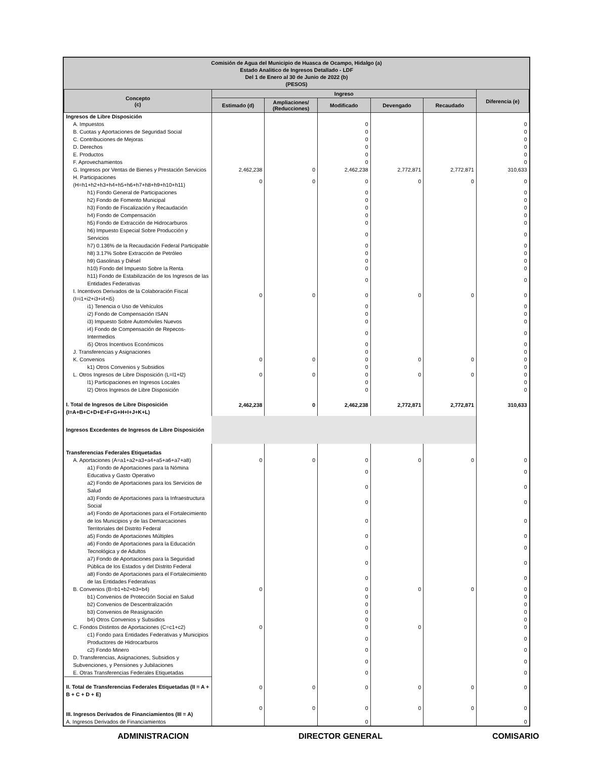Comisión de Agua del Municipio de Huasca de Ocampo, Hidalgo (a)
Estado Analitico de Ingresos Detallado - LDF
Del 1 de Enero al 30 de Junio de 2022 (b)
(PESOS)
| Concepto (c) | Ingreso | | | | | Diferencia (e) |
| --- | --- | --- | --- | --- | --- | --- |
| | Estimado (d) | Ampliaciones/ (Reducciones) | Modificado | Devengado | Recaudado | |
| Ingresos de Libre Disposición | | | | | | |
| A. Impuestos | | | 0 | | | 0 |
| B. Cuotas y Aportaciones de Seguridad Social | | | 0 | | | 0 |
| C. Contribuciones de Mejoras | | | 0 | | | 0 |
| D. Derechos | | | 0 | | | 0 |
| E. Productos | | | 0 | | | 0 |
| F. Aprovechamientos | | | 0 | | | 0 |
| G. Ingresos por Ventas de Bienes y Prestación Servicios | 2,462,238 | 0 | 2,462,238 | 2,772,871 | 2,772,871 | 310,633 |
| H. Participaciones (H=h1+h2+h3+h4+h5+h6+h7+h8+h9+h10+h11) | 0 | 0 | 0 | 0 | 0 | 0 |
| h1) Fondo General de Participaciones | | | 0 | | | 0 |
| h2) Fondo de Fomento Municipal | | | 0 | | | 0 |
| h3) Fondo de Fiscalización y Recaudación | | | 0 | | | 0 |
| h4) Fondo de Compensación | | | 0 | | | 0 |
| h5) Fondo de Extracción de Hidrocarburos | | | 0 | | | 0 |
| h6) Impuesto Especial Sobre Producción y Servicios | | | 0 | | | 0 |
| h7) 0.136% de la Recaudación Federal Participable | | | 0 | | | 0 |
| h8) 3.17% Sobre Extracción de Petróleo | | | 0 | | | 0 |
| h9) Gasolinas y Diésel | | | 0 | | | 0 |
| h10) Fondo del Impuesto Sobre la Renta | | | 0 | | | 0 |
| h11) Fondo de Estabilización de los Ingresos de las Entidades Federativas | | | 0 | | | 0 |
| I. Incentivos Derivados de la Colaboración Fiscal (I=i1+i2+i3+i4+i5) | 0 | 0 | 0 | 0 | 0 | 0 |
| i1) Tenencia o Uso de Vehículos | | | 0 | | | 0 |
| i2) Fondo de Compensación ISAN | | | 0 | | | 0 |
| i3) Impuesto Sobre Automóviles Nuevos | | | 0 | | | 0 |
| i4) Fondo de Compensación de Repecos-Intermedios | | | 0 | | | 0 |
| i5) Otros Incentivos Económicos | | | 0 | | | 0 |
| J. Transferencias y Asignaciones | | | 0 | | | 0 |
| K. Convenios | 0 | 0 | 0 | 0 | 0 | 0 |
| k1) Otros Convenios y Subsidios | | | 0 | | | 0 |
| L. Otros Ingresos de Libre Disposición (L=l1+l2) | 0 | 0 | 0 | 0 | 0 | 0 |
| l1) Participaciones en Ingresos Locales | | | 0 | | | 0 |
| l2) Otros Ingresos de Libre Disposición | | | 0 | | | 0 |
| I. Total de Ingresos de Libre Disposición (I=A+B+C+D+E+F+G+H+I+J+K+L) | 2,462,238 | 0 | 2,462,238 | 2,772,871 | 2,772,871 | 310,633 |
| Ingresos Excedentes de Ingresos de Libre Disposición | | | | | | |
| Transferencias Federales Etiquetadas | | | | | | |
| A. Aportaciones (A=a1+a2+a3+a4+a5+a6+a7+a8) | 0 | 0 | 0 | 0 | 0 | 0 |
| a1) Fondo de Aportaciones para la Nómina Educativa y Gasto Operativo | | | 0 | | | 0 |
| a2) Fondo de Aportaciones para los Servicios de Salud | | | 0 | | | 0 |
| a3) Fondo de Aportaciones para la Infraestructura Social | | | 0 | | | 0 |
| a4) Fondo de Aportaciones para el Fortalecimiento de los Municipios y de las Demarcaciones Territoriales del Distrito Federal | | | 0 | | | 0 |
| a5) Fondo de Aportaciones Múltiples | | | 0 | | | 0 |
| a6) Fondo de Aportaciones para la Educación Tecnológica y de Adultos | | | 0 | | | 0 |
| a7) Fondo de Aportaciones para la Seguridad Pública de los Estados y del Distrito Federal | | | 0 | | | 0 |
| a8) Fondo de Aportaciones para el Fortalecimiento de las Entidades Federativas | | | 0 | | | 0 |
| B. Convenios (B=b1+b2+b3+b4) | 0 | | 0 | 0 | 0 | 0 |
| b1) Convenios de Protección Social en Salud | | | 0 | | | 0 |
| b2) Convenios de Descentralización | | | 0 | | | 0 |
| b3) Convenios de Reasignación | | | 0 | | | 0 |
| b4) Otros Convenios y Subsidios | | | 0 | | | 0 |
| C. Fondos Distintos de Aportaciones (C=c1+c2) | 0 | | 0 | 0 | | 0 |
| c1) Fondo para Entidades Federativas y Municipios Productores de Hidrocarburos | | | 0 | | | 0 |
| c2) Fondo Minero | | | 0 | | | 0 |
| D. Transferencias, Asignaciones, Subsidios y Subvenciones, y Pensiones y Jubilaciones | | | 0 | | | 0 |
| E. Otras Transferencias Federales Etiquetadas | | | 0 | | | 0 |
| II. Total de Transferencias Federales Etiquetadas (II = A + B + C + D + E) | 0 | 0 | 0 | 0 | 0 | 0 |
| III. Ingresos Derivados de Financiamientos (III = A) | 0 | 0 | 0 | 0 | 0 | 0 |
| A. Ingresos Derivados de Financiamientos | | | 0 | | | 0 |
ADMINISTRACION DIRECTOR GENERAL COMISARIO